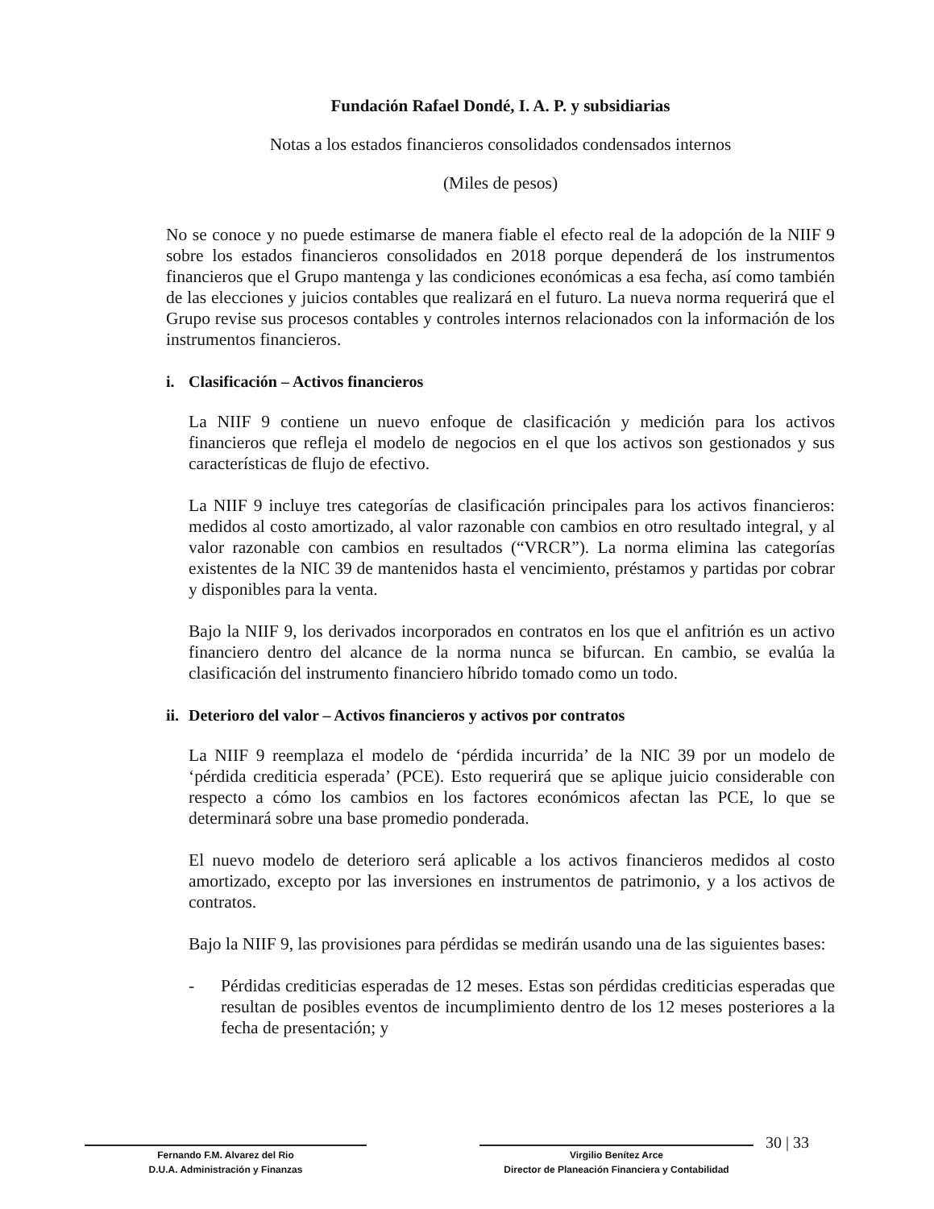Fundación Rafael Dondé, I. A. P. y subsidiarias
Notas a los estados financieros consolidados condensados internos
(Miles de pesos)
No se conoce y no puede estimarse de manera fiable el efecto real de la adopción de la NIIF 9 sobre los estados financieros consolidados en 2018 porque dependerá de los instrumentos financieros que el Grupo mantenga y las condiciones económicas a esa fecha, así como también de las elecciones y juicios contables que realizará en el futuro. La nueva norma requerirá que el Grupo revise sus procesos contables y controles internos relacionados con la información de los instrumentos financieros.
i. Clasificación – Activos financieros
La NIIF 9 contiene un nuevo enfoque de clasificación y medición para los activos financieros que refleja el modelo de negocios en el que los activos son gestionados y sus características de flujo de efectivo.
La NIIF 9 incluye tres categorías de clasificación principales para los activos financieros: medidos al costo amortizado, al valor razonable con cambios en otro resultado integral, y al valor razonable con cambios en resultados (“VRCR”). La norma elimina las categorías existentes de la NIC 39 de mantenidos hasta el vencimiento, préstamos y partidas por cobrar y disponibles para la venta.
Bajo la NIIF 9, los derivados incorporados en contratos en los que el anfitrión es un activo financiero dentro del alcance de la norma nunca se bifurcan. En cambio, se evalúa la clasificación del instrumento financiero híbrido tomado como un todo.
ii. Deterioro del valor – Activos financieros y activos por contratos
La NIIF 9 reemplaza el modelo de ‘pérdida incurrida’ de la NIC 39 por un modelo de ‘pérdida crediticia esperada’ (PCE). Esto requerirá que se aplique juicio considerable con respecto a cómo los cambios en los factores económicos afectan las PCE, lo que se determinará sobre una base promedio ponderada.
El nuevo modelo de deterioro será aplicable a los activos financieros medidos al costo amortizado, excepto por las inversiones en instrumentos de patrimonio, y a los activos de contratos.
Bajo la NIIF 9, las provisiones para pérdidas se medirán usando una de las siguientes bases:
- Pérdidas crediticias esperadas de 12 meses. Estas son pérdidas crediticias esperadas que resultan de posibles eventos de incumplimiento dentro de los 12 meses posteriores a la fecha de presentación; y
Fernando F.M. Alvarez del Rio
D.U.A. Administración y Finanzas
Virgilio Benítez Arce
Director de Planeación Financiera y Contabilidad
30 | 33